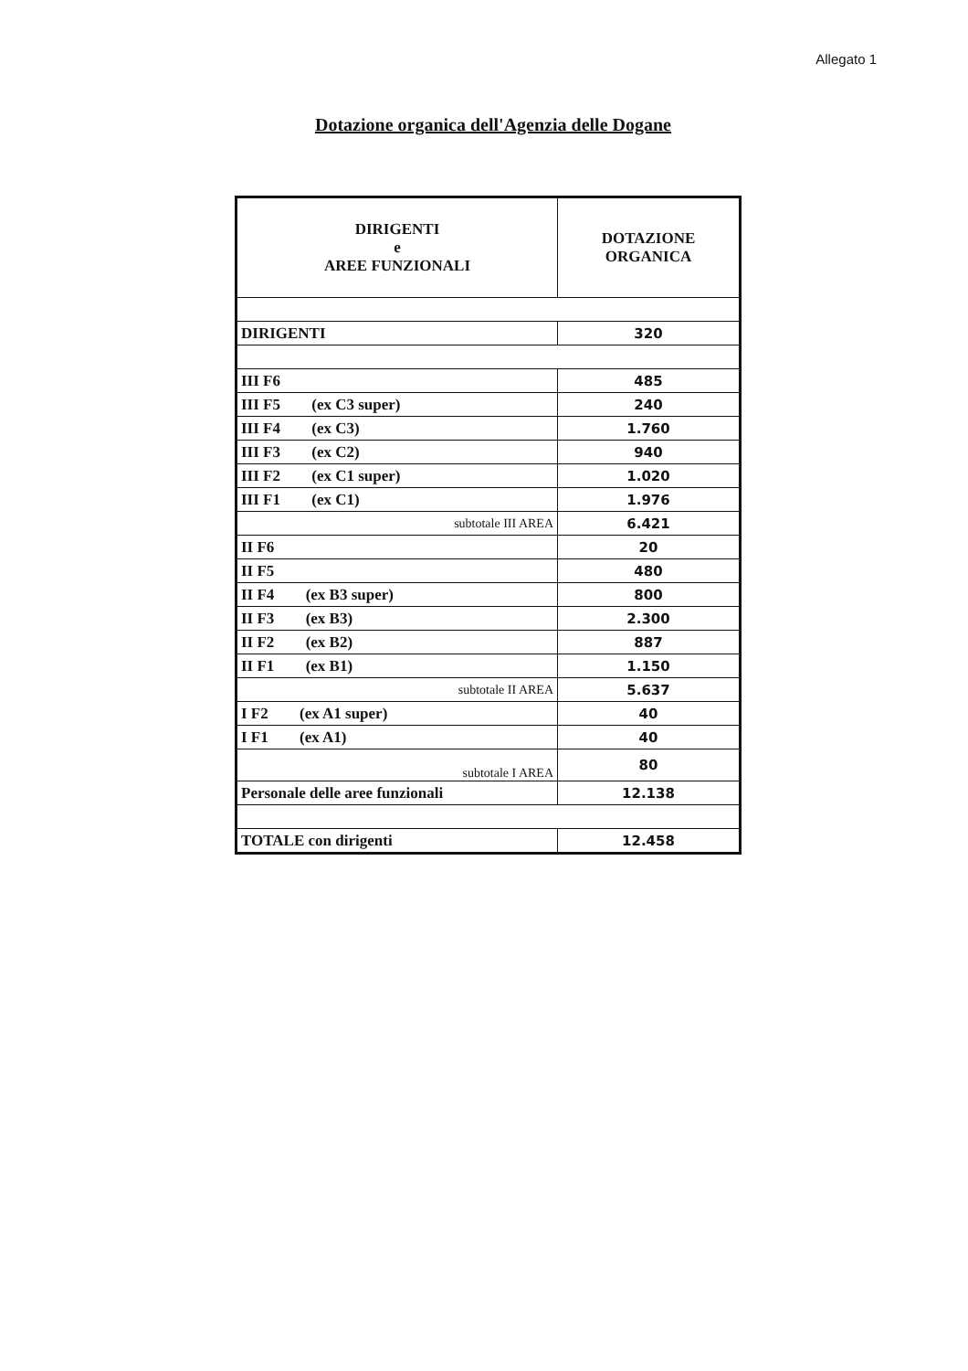Allegato 1
Dotazione organica dell'Agenzia delle Dogane
| DIRIGENTI e AREE FUNZIONALI | DOTAZIONE ORGANICA |
| --- | --- |
| DIRIGENTI | 320 |
| III F6 | 485 |
| III F5 (ex C3 super) | 240 |
| III F4 (ex C3) | 1.760 |
| III F3 (ex C2) | 940 |
| III F2 (ex C1 super) | 1.020 |
| III F1 (ex C1) | 1.976 |
| subtotale III AREA | 6.421 |
| II F6 | 20 |
| II F5 | 480 |
| II F4 (ex B3 super) | 800 |
| II F3 (ex B3) | 2.300 |
| II F2 (ex B2) | 887 |
| II F1 (ex B1) | 1.150 |
| subtotale II AREA | 5.637 |
| I F2 (ex A1 super) | 40 |
| I F1 (ex A1) | 40 |
| subtotale I AREA | 80 |
| Personale delle aree funzionali | 12.138 |
| TOTALE con dirigenti | 12.458 |